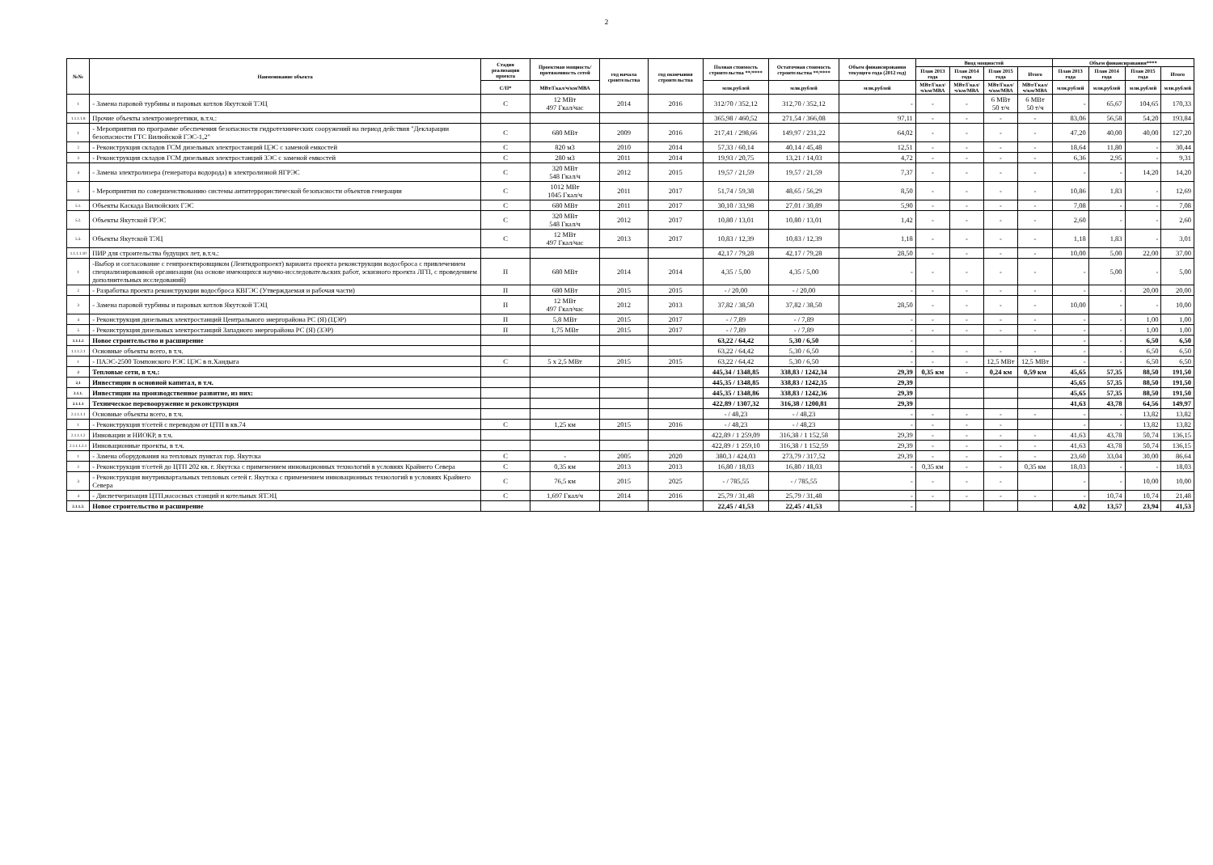2
| №№ | Наименование объекта | Стадия реализации проекта | Проектная мощность/ протяженность сетей | год начала сроительства | год окончания строительства | Полная стоимость строительства **/**** | Остаточная стоимость строительства **/**** | Объем финансирования текущего года (2012 год) | Ввод мощностей | | | | Объем финансирования**** | | | |
| --- | --- | --- | --- | --- | --- | --- | --- | --- | --- | --- | --- | --- | --- | --- | --- | --- |
| | | | | | | | | | План 2013 года | План 2014 года | План 2015 года | Итого | План 2013 года | План 2014 года | План 2015 года | Итого |
| | | С/П* | МВт/Гкал/ч/км/МВА | | | млн.рублей | млн.рублей | млн.рублей | МВт/Гкал/ч/км/МВА | МВт/Гкал/ч/км/МВА | МВт/Гкал/ч/км/МВА | МВт/Гкал/ч/км/МВА | млн.рублей | млн.рублей | млн.рублей | млн.рублей |
| 1 | - Замена паровой турбины и паровых котлов Якутской ТЭЦ | С | 12 МВт 497 Гкал/час | 2014 | 2016 | 312/70 / 352,12 | 312,70 / 352,12 | - | - | - | 6 МВт 50 т/ч | 6 МВт 50 т/ч | - | 65,67 | 104,65 | 170,33 |
| 1.1.1.1.8 | Прочие объекты электроэнергетики, в.т.ч.: | | | | | 365,98 / 460,52 | 271,54 / 366,08 | 97,11 | - | - | - | - | 83,06 | 56,58 | 54,20 | 193,84 |
| 1 | - Мероприятия по программе обеспечения безопасности гидротехнических сооружений на период действия "Декларации безопасности ГТС Вилюйской ГЭС-1,2" | С | 680 МВт | 2009 | 2016 | 217,41 / 298,66 | 149,97 / 231,22 | 64,02 | - | - | - | - | 47,20 | 40,00 | 40,00 | 127,20 |
| 2 | - Реконструкция складов ГСМ дизельных электростанций ЦЭС с заменой емкостей | С | 820 м3 | 2010 | 2014 | 57,33 / 60,14 | 40,14 / 45,48 | 12,51 | - | - | - | - | 18,64 | 11,80 | - | 30,44 |
| 3 | - Реконструкция складов ГСМ дизельных электростанций ЗЭС с заменой емкостей | С | 280 м3 | 2011 | 2014 | 19,93 / 20,75 | 13,21 / 14,03 | 4,72 | - | - | - | - | 6,36 | 2,95 | - | 9,31 |
| 4 | - Замена электролизера (генератора водорода) в электролизной ЯГРЭС | С | 320 МВт 548 Гкал/ч | 2012 | 2015 | 19,57 / 21,59 | 19,57 / 21,59 | 7,37 | - | - | - | - | - | - | 14,20 | 14,20 |
| 5 | - Мероприятия по совершенствованию системы антитеррористической безопасности объектов генерации | С | 1012 МВт 1045 Гкал/ч | 2011 | 2017 | 51,74 / 59,38 | 48,65 / 56,29 | 8,50 | - | - | - | - | 10,86 | 1,83 | - | 12,69 |
| 5.1. | Объекты Каскада Вилюйских ГЭС | С | 680 МВт | 2011 | 2017 | 30,10 / 33,98 | 27,01 / 30,89 | 5,90 | - | - | - | - | 7,08 | - | - | 7,08 |
| 5.2. | Объекты Якутской ГРЭС | С | 320 МВт 548 Гкал/ч | 2012 | 2017 | 10,80 / 13,01 | 10,80 / 13,01 | 1,42 | - | - | - | - | 2,60 | - | - | 2,60 |
| 5.3. | Объекты Якутской ТЭЦ | С | 12 МВт 497 Гкал/час | 2013 | 2017 | 10,83 / 12,39 | 10,83 / 12,39 | 1,18 | - | - | - | - | 1,18 | 1,83 | - | 3,01 |
| 1.1.1.1.10 | ПИР для строительства будущих лет, в.т.ч.: | | | | | 42,17 / 79,28 | 42,17 / 79,28 | 28,50 | - | - | - | - | 10,00 | 5,00 | 22,00 | 37,00 |
| 1 | -Выбор и согласование с генпроектировщиком (Лентидропроект) варианта проекта реконструкции водосброса с привлечением специализированной организации (на основе имеющихся научно-исследовательских работ, эскизного проекта ЛГП, с проведением дополнительных исследований) | П | 680 МВт | 2014 | 2014 | 4,35 / 5,00 | 4,35 / 5,00 | - | - | - | - | - | - | 5,00 | - | 5,00 |
| 2 | - Разработка проекта реконструкции водосброса КВГЭС (Утверждаемая и рабочая части) | П | 680 МВт | 2015 | 2015 | - / 20,00 | - / 20,00 | - | - | - | - | - | - | - | 20,00 | 20,00 |
| 3 | - Замена паровой турбины и паровых котлов Якутской ТЭЦ | П | 12 МВт 497 Гкал/час | 2012 | 2013 | 37,82 / 38,50 | 37,82 / 38,50 | 28,50 | - | - | - | - | 10,00 | - | - | 10,00 |
| 4 | - Реконструкция дизельных электростанций Центрального энергорайона РС (Я) (ЦЭР) | П | 5,8 МВт | 2015 | 2017 | - / 7,89 | - / 7,89 | - | - | - | - | - | - | - | 1,00 | 1,00 |
| 5 | - Реконструкция дизельных электростанций Западного энергорайона РС (Я) (ЗЭР) | П | 1,75 МВт | 2015 | 2017 | - / 7,89 | - / 7,89 | - | - | - | - | - | - | - | 1,00 | 1,00 |
| 1.1.1.2 | Новое строительство и расширение | | | | | 63,22 / 64,42 | 5,30 / 6,50 | - | | | | | - | - | 6,50 | 6,50 |
| 1.1.1.2.1 | Основные объекты всего, в т.ч. | | | | | 63,22 / 64,42 | 5,30 / 6,50 | - | - | - | - | - | - | - | 6,50 | 6,50 |
| 1 | - ПАЭС-2500 Томпонского РЭС ЦЭС в п.Хандыга | С | 5 х 2,5 МВт | 2015 | 2015 | 63,22 / 64,42 | 5,30 / 6,50 | - | - | - | 12,5 МВт | 12,5 МВт | - | - | 6,50 | 6,50 |
| 2 | Тепловые сети, в т.ч.: | | | | | 445,34 / 1348,85 | 338,83 / 1242,34 | 29,39 | 0,35 км | - | 0,24 км | 0,59 км | 45,65 | 57,35 | 88,50 | 191,50 |
| 2,1 | Инвестиции в основной капитал, в т.ч. | | | | | 445,35 / 1348,85 | 338,83 / 1242,35 | 29,39 | | | | | 45,65 | 57,35 | 88,50 | 191,50 |
| 2.1.1. | Инвестиции на производственное развитие, из них: | | | | | 445,35 / 1348,86 | 338,83 / 1242,36 | 29,39 | | | | | 45,65 | 57,35 | 88,50 | 191,50 |
| 2.1.1.1 | Техническое перевооружение и реконструкция | | | | | 422,89 / 1307,32 | 316,38 / 1200,81 | 29,39 | | | | | 41,63 | 43,78 | 64,56 | 149,97 |
| 2.1.1.1.1 | Основные объекты всего, в т.ч. | | | | | - / 48,23 | - / 48,23 | - | - | - | - | - | - | - | 13,82 | 13,82 |
| 1 | - Реконструкция т/сетей с переводом от ЦТП в кв.74 | С | 1,25 км | 2015 | 2016 | - / 48,23 | - / 48,23 | - | - | - | - | | - | - | 13,82 | 13,82 |
| 2.1.1.1.2 | Инновации и НИОКР, в т.ч. | | | | | 422,89 / 1 259,09 | 316,38 / 1 152,58 | 29,39 | - | - | - | - | 41,63 | 43,78 | 50,74 | 136,15 |
| 2.1.1.1.2.1 | Инновационные проекты, в т.ч. | | | | | 422,89 / 1 259,10 | 316,38 / 1 152,59 | 29,39 | - | - | - | - | 41,63 | 43,78 | 50,74 | 136,15 |
| 1 | - Замена оборудования на тепловых пунктах гор. Якутска | С | - | 2005 | 2020 | 380,3 / 424,03 | 273,79 / 317,52 | 29,39 | - | - | - | - | 23,60 | 33,04 | 30,00 | 86,64 |
| 2 | - Реконструкция т/сетей до ЦТП 202 кв. г. Якутска с применением инновационных технологий в условиях Крайнего Севера | С | 0,35 км | 2013 | 2013 | 16,80 / 18,03 | 16,80 / 18,03 | - | 0,35 км | - | - | 0,35 км | 18,03 | - | - | 18,03 |
| 3 | - Реконструкция внутриквартальных тепловых сетей г. Якутска с применением инновационных технологий в условиях Крайнего Севера | С | 76,5 км | 2015 | 2025 | - / 785,55 | - / 785,55 | - | - | - | - | | - | - | 10,00 | 10,00 |
| 4 | - Диспетчеризация ЦТП,насосных станций и котельных ЯТЭЦ | С | 1,697 Гкал/ч | 2014 | 2016 | 25,79 / 31,48 | 25,79 / 31,48 | - | - | - | - | - | - | 10,74 | 10,74 | 21,48 |
| 2.1.1.2. | Новое строительство и расширение | | | | | 22,45 / 41,53 | 22,45 / 41,53 | - | | | | | 4,02 | 13,57 | 23,94 | 41,53 |